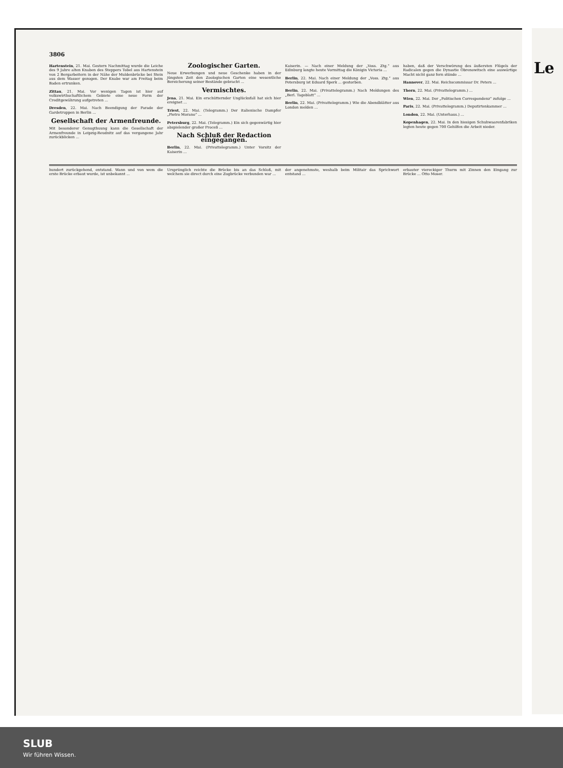3806
Hartenstein, 21. Mai. Gestern Nachmittag wurde die Leiche des 9 Jahre alten Knaben des Steppers Tobel aus Hartenstein von 2 Bergarbeitern in der Nähe der Muldenbrücke bei Stein aus dem Wasser gezogen. Der Knabe war am Freitag beim Baden ertrunken.
Zittau, 21. Mai. Vor wenigen Tagen ist hier auf volkswirthschaftlichem Gebiete eine neue Form der Creditgewährung aufgetreten ...
Dresden, 22. Mai. Nach Beendigung der Parade der Gardetruppen in Berlin ...
Gesellschaft der Armenfreunde.
Mit besonderer Genugthuung kann die Gesellschaft der Armenfreunde in Leipzig-Reudnitz auf das vergangene Jahr zurückblicken ...
Zoologischer Garten.
Neue Erwerbungen und neue Geschenke haben in der jüngsten Zeit den Zoologischen Garten eine wesentliche Bereicherung seiner Bestände gebracht ...
Vermischtes.
Jena, 21. Mai. Ein erschütternder Unglücksfall hat sich hier ereignet ...
Triest, 22. Mai. (Telegramm.) Der italienische Dampfer „Pietro Morano“ ...
Petersburg, 22. Mai. (Telegramm.) Ein sich gegenwärtig hier abspielender großer Proceß ...
Nach Schluß der Redaction eingegangen.
Berlin, 22. Mai. (Privattelegramm.) Unter Vorsitz der Kaiserin ...
Kaiserin. — Nach einer Meldung der „Voss. Ztg.“ aus Edinburg langte heute Vormittag die Königin Victoria ...
Berlin, 22. Mai. Nach einer Meldung der „Voss. Ztg.“ aus Petersburg ist Eduard Sperk ... gestorben.
Berlin, 22. Mai. (Privattelegramm.) Nach Meldungen des „Berl. Tageblatt“ ...
Berlin, 22. Mai. (Privattelegramm.) Wie die Abendblätter aus London melden ...
haben, daß der Verschwörung des äußersten Flügels der Radicalen gegen die Dynastie Obrenowitsch eine auswärtige Macht nicht ganz fern stünde ...
Hannover, 22. Mai. Reichscommissar Dr. Peters ...
Thorn, 22. Mai. (Privattelegramm.) ...
Wien, 22. Mai. Der „Politischen Correspondenz“ zufolge ...
Paris, 22. Mai. (Privattelegramm.) Deputirtenkammer ...
London, 22. Mai. (Unterhaus.) ...
Kopenhagen, 22. Mai. In den hiesigen Schuhwaarenfabriken legten heute gegen 700 Gehilfen die Arbeit nieder.
hundert zurückgehend, entstand. Wann und von wem die erste Brücke erbaut wurde, ist unbekannt ...
Ursprünglich reichte die Brücke bis an das Schloß, mit welchem sie direct durch eine Zugbrücke verbunden war ...
der angenehmste, weshalb beim Militair das Sprichwort entstand ...
erbauter viereckiger Thurm mit Zinnen den Eingang zur Brücke ... Otto Moser.
Le
SLUB
Wir führen Wissen.